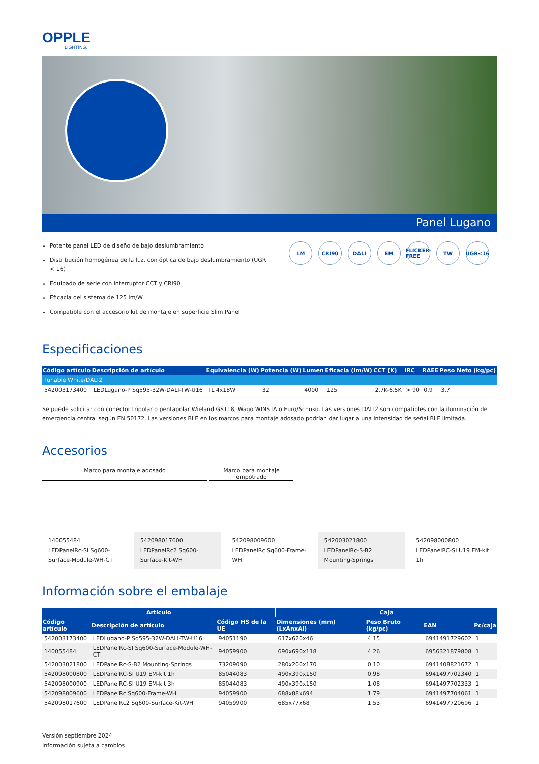OPPLE
LIGHTING.
Panel Lugano
Potente panel LED de diseño de bajo deslumbramiento
Distribución homogénea de la luz, con óptica de bajo deslumbramiento (UGR < 16)
Equipado de serie con interruptor CCT y CRI90
Eficacia del sistema de 125 lm/W
Compatible con el accesorio kit de montaje en superficie Slim Panel
1M CRI90 DALI EM FLICKER-FREE
TW UGR≤16
Especificaciones
| Código artículo | Descripción de artículo | Equivalencia (W) | Potencia (W) | Lumen | Eficacia (lm/W) | CCT (K) | IRC | RAEE | Peso Neto (kg/pc) |
| --- | --- | --- | --- | --- | --- | --- | --- | --- | --- |
| Tunable White/DALI2 | | | | | | | | | |
| 542003173400 | LEDLugano-P Sq595-32W-DALI-TW-U16 | TL 4x18W | 32 | 4000 | 125 | 2.7K-6.5K | > 90 | 0.9 | 3.7 |
Se puede solicitar con conector tripolar o pentapolar Wieland GST18, Wago WINSTA o Euro/Schuko. Las versiones DALI2 son compatibles con la iluminación de emergencia central según EN 50172. Las versiones BLE en los marcos para montaje adosado podrían dar lugar a una intensidad de señal BLE limitada.
Accesorios
Marco para montaje adosado Marco para montaje empotrado
140055484
LEDPanelRc-SI Sq600-Surface-Module-WH-CT
542098017600
LEDPanelRc2 Sq600-Surface-Kit-WH
542098009600
LEDPanelRc Sq600-Frame-WH
542003021800
LEDPanelRc-S-B2 Mounting-Springs
542098000800
LEDPanelRC-SI U19 EM-kit 1h
Información sobre el embalaje
| Artículo | | | Caja | | | |
| --- | --- | --- | --- | --- | --- | --- |
| Código artículo | Descripción de artículo | Código HS de la UE | Dimensiones (mm) (LxAnxAl) | Peso Bruto (kg/pc) | EAN | Pc/caja |
| 542003173400 | LEDLugano-P Sq595-32W-DALI-TW-U16 | 94051190 | 617x620x46 | 4.15 | 6941491729602 | 1 |
| 140055484 | LEDPanelRc-SI Sq600-Surface-Module-WH-CT | 94059900 | 690x690x118 | 4.26 | 6956321879808 | 1 |
| 542003021800 | LEDPanelRc-S-B2 Mounting-Springs | 73209090 | 280x200x170 | 0.10 | 6941408821672 | 1 |
| 542098000800 | LEDPanelRC-SI U19 EM-kit 1h | 85044083 | 490x390x150 | 0.98 | 6941497702340 | 1 |
| 542098000900 | LEDPanelRC-SI U19 EM-kit 3h | 85044083 | 490x390x150 | 1.08 | 6941497702333 | 1 |
| 542098009600 | LEDPanelRc Sq600-Frame-WH | 94059900 | 688x88x694 | 1.79 | 6941497704061 | 1 |
| 542098017600 | LEDPanelRc2 Sq600-Surface-Kit-WH | 94059900 | 685x77x68 | 1.53 | 6941497720696 | 1 |
Versión septiembre 2024
Información sujeta a cambios